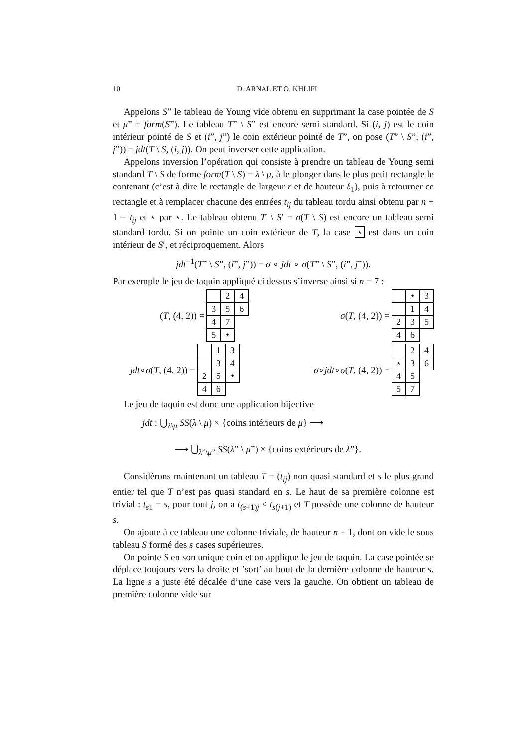10 D. ARNAL ET O. KHLIFI
Appelons S” le tableau de Young vide obtenu en supprimant la case pointée de S et μ” = form(S”). Le tableau T” \ S” est encore semi standard. Si (i, j) est le coin intérieur pointé de S et (i”, j”) le coin extérieur pointé de T”, on pose (T” \ S”, (i”, j”)) = jdt(T \ S, (i, j)). On peut inverser cette application.
Appelons inversion l’opération qui consiste à prendre un tableau de Young semi standard T \ S de forme form(T \ S) = λ \ μ, à le plonger dans le plus petit rectangle le contenant (c’est à dire le rectangle de largeur r et de hauteur ℓ<sub>1</sub>), puis à retourner ce rectangle et à remplacer chacune des entrées t<sub>ij</sub> du tableau tordu ainsi obtenu par n + 1 − t<sub>ij</sub> et ⋆ par ⋆. Le tableau obtenu T′ \ S′ = σ(T \ S) est encore un tableau semi standard tordu. Si on pointe un coin extérieur de T, la case ⋆ est dans un coin intérieur de S′, et réciproquement. Alors
jdt<sup>−1</sup>(T” \ S”, (i”, j”)) = σ ∘ jdt ∘ σ(T” \ S”, (i”, j”)).
Par exemple le jeu de taquin appliqué ci dessus s’inverse ainsi si n = 7 :
(T, (4, 2)) =
| | 2 | 4 |
| 3 | 5 | 6 |
| 4 | 7 | |
| 5 | ⋆ | |
σ (T, (4, 2)) =
| | ⋆ | 3 |
| | 1 | 4 |
| 2 | 3 | 5 |
| 4 | 6 | |
jdt ∘ σ (T, (4, 2)) =
| | 1 | 3 |
| | 3 | 4 |
| 2 | 5 | ⋆ |
| 4 | 6 | |
σ ∘ jdt ∘ σ (T, (4, 2)) =
| | 2 | 4 |
| ⋆ | 3 | 6 |
| 4 | 5 | |
| 5 | 7 | |
Le jeu de taquin est donc une application bijective
jdt : ⋃<sub>λ\μ</sub> SS(λ \ μ) × {coins intérieurs de μ} ⟶
⟶ ⋃<sub>λ”\μ”</sub> SS(λ” \ μ”) × {coins extérieurs de λ”}.
Considèrons maintenant un tableau T = (t<sub>ij</sub>) non quasi standard et s le plus grand entier tel que T n’est pas quasi standard en s. Le haut de sa première colonne est trivial : t<sub>s1</sub> = s, pour tout j, on a t<sub>(s+1)j</sub> < t<sub>s(j+1)</sub> et T possède une colonne de hauteur s.
On ajoute à ce tableau une colonne triviale, de hauteur n − 1, dont on vide le sous tableau S formé des s cases supérieures.
On pointe S en son unique coin et on applique le jeu de taquin. La case pointée se déplace toujours vers la droite et ’sort’ au bout de la dernière colonne de hauteur s. La ligne s a juste été décalée d’une case vers la gauche. On obtient un tableau de première colonne vide sur